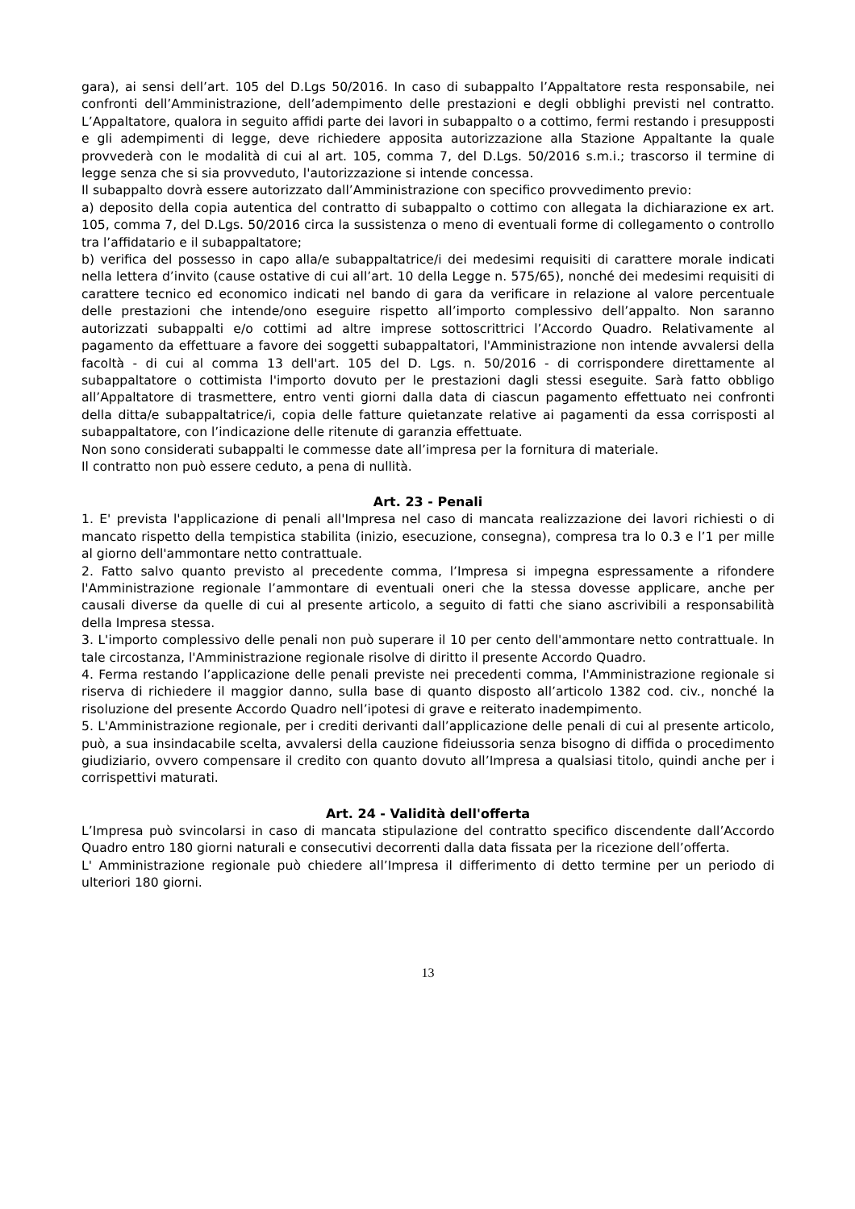gara), ai sensi dell’art. 105 del D.Lgs 50/2016. In caso di subappalto l’Appaltatore resta responsabile, nei confronti dell’Amministrazione, dell’adempimento delle prestazioni e degli obblighi previsti nel contratto. L’Appaltatore, qualora in seguito affidi parte dei lavori in subappalto o a cottimo, fermi restando i presupposti e gli adempimenti di legge, deve richiedere apposita autorizzazione alla Stazione Appaltante la quale provvederà con le modalità di cui al art. 105, comma 7, del D.Lgs. 50/2016 s.m.i.; trascorso il termine di legge senza che si sia provveduto, l'autorizzazione si intende concessa.
Il subappalto dovrà essere autorizzato dall’Amministrazione con specifico provvedimento previo:
a) deposito della copia autentica del contratto di subappalto o cottimo con allegata la dichiarazione ex art. 105, comma 7, del D.Lgs. 50/2016 circa la sussistenza o meno di eventuali forme di collegamento o controllo tra l’affidatario e il subappaltatore;
b) verifica del possesso in capo alla/e subappaltatrice/i dei medesimi requisiti di carattere morale indicati nella lettera d’invito (cause ostative di cui all’art. 10 della Legge n. 575/65), nonché dei medesimi requisiti di carattere tecnico ed economico indicati nel bando di gara da verificare in relazione al valore percentuale delle prestazioni che intende/ono eseguire rispetto all’importo complessivo dell’appalto. Non saranno autorizzati subappalti e/o cottimi ad altre imprese sottoscrittrici l’Accordo Quadro. Relativamente al pagamento da effettuare a favore dei soggetti subappaltatori, l'Amministrazione non intende avvalersi della facoltà - di cui al comma 13 dell'art. 105 del D. Lgs. n. 50/2016 - di corrispondere direttamente al subappaltatore o cottimista l'importo dovuto per le prestazioni dagli stessi eseguite. Sarà fatto obbligo all’Appaltatore di trasmettere, entro venti giorni dalla data di ciascun pagamento effettuato nei confronti della ditta/e subappaltatrice/i, copia delle fatture quietanzate relative ai pagamenti da essa corrisposti al subappaltatore, con l’indicazione delle ritenute di garanzia effettuate.
Non sono considerati subappalti le commesse date all’impresa per la fornitura di materiale.
Il contratto non può essere ceduto, a pena di nullità.
Art. 23 - Penali
1. E' prevista l'applicazione di penali all'Impresa nel caso di mancata realizzazione dei lavori richiesti o di mancato rispetto della tempistica stabilita (inizio, esecuzione, consegna), compresa tra lo 0.3 e l’1 per mille al giorno dell'ammontare netto contrattuale.
2. Fatto salvo quanto previsto al precedente comma, l’Impresa si impegna espressamente a rifondere l'Amministrazione regionale l’ammontare di eventuali oneri che la stessa dovesse applicare, anche per causali diverse da quelle di cui al presente articolo, a seguito di fatti che siano ascrivibili a responsabilità della Impresa stessa.
3. L'importo complessivo delle penali non può superare il 10 per cento dell'ammontare netto contrattuale. In tale circostanza, l'Amministrazione regionale risolve di diritto il presente Accordo Quadro.
4. Ferma restando l’applicazione delle penali previste nei precedenti comma, l'Amministrazione regionale si riserva di richiedere il maggior danno, sulla base di quanto disposto all’articolo 1382 cod. civ., nonché la risoluzione del presente Accordo Quadro nell’ipotesi di grave e reiterato inadempimento.
5. L'Amministrazione regionale, per i crediti derivanti dall’applicazione delle penali di cui al presente articolo, può, a sua insindacabile scelta, avvalersi della cauzione fideiussoria senza bisogno di diffida o procedimento giudiziario, ovvero compensare il credito con quanto dovuto all’Impresa a qualsiasi titolo, quindi anche per i corrispettivi maturati.
Art. 24 - Validità dell'offerta
L’Impresa può svincolarsi in caso di mancata stipulazione del contratto specifico discendente dall’Accordo Quadro entro 180 giorni naturali e consecutivi decorrenti dalla data fissata per la ricezione dell’offerta.
L' Amministrazione regionale può chiedere all’Impresa il differimento di detto termine per un periodo di ulteriori 180 giorni.
13